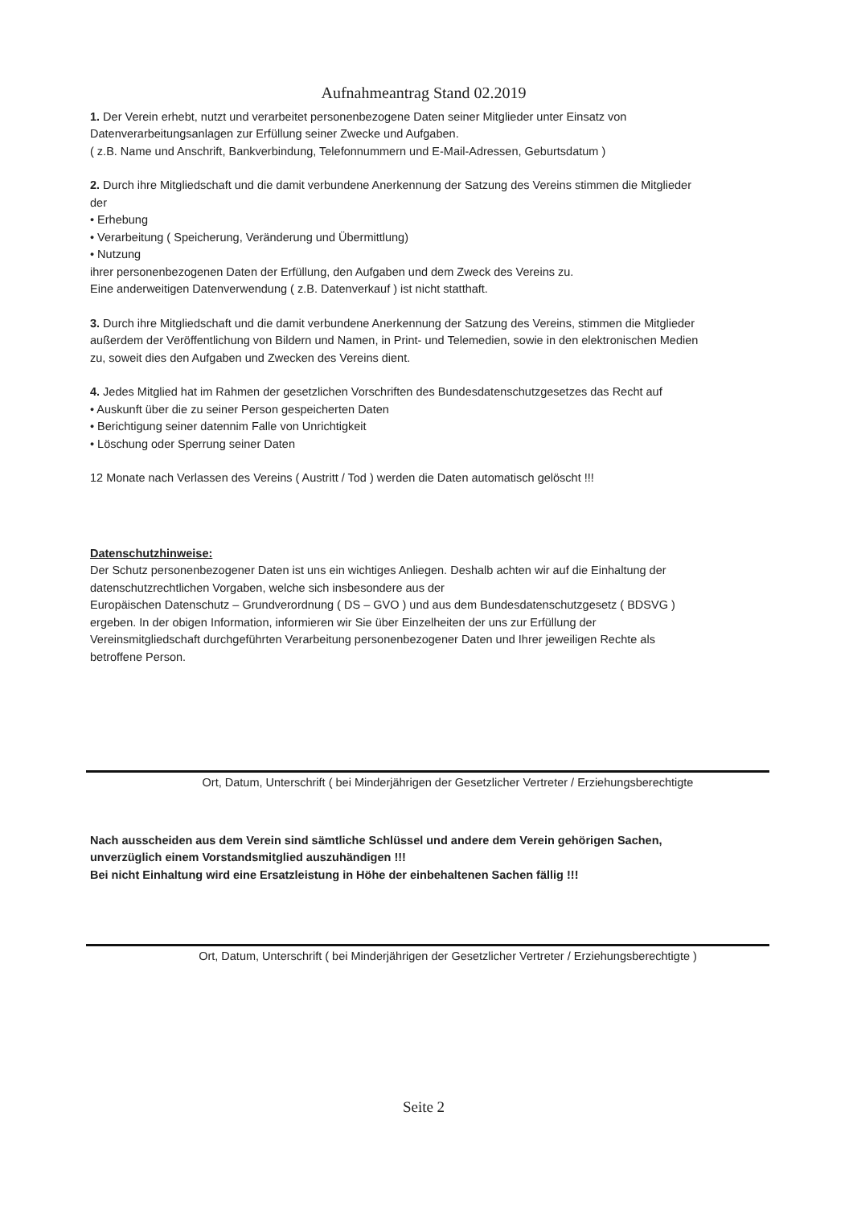Aufnahmeantrag Stand 02.2019
1. Der Verein erhebt, nutzt und verarbeitet personenbezogene Daten seiner Mitglieder unter Einsatz von Datenverarbeitungsanlagen zur Erfüllung seiner Zwecke und Aufgaben.
( z.B. Name und Anschrift, Bankverbindung, Telefonnummern und E-Mail-Adressen, Geburtsdatum )
2. Durch ihre Mitgliedschaft und die damit verbundene Anerkennung der Satzung des Vereins stimmen die Mitglieder der
• Erhebung
• Verarbeitung ( Speicherung, Veränderung und Übermittlung)
• Nutzung
ihrer personenbezogenen Daten der Erfüllung, den Aufgaben und dem Zweck des Vereins zu.
Eine anderweitigen Datenverwendung ( z.B. Datenverkauf ) ist nicht statthaft.
3. Durch ihre Mitgliedschaft und die damit verbundene Anerkennung der Satzung des Vereins, stimmen die Mitglieder außerdem der Veröffentlichung von Bildern und Namen, in Print- und Telemedien, sowie in den elektronischen Medien zu, soweit dies den Aufgaben und Zwecken des Vereins dient.
4. Jedes Mitglied hat im Rahmen der gesetzlichen Vorschriften des Bundesdatenschutzgesetzes das Recht auf
• Auskunft über die zu seiner Person gespeicherten Daten
• Berichtigung seiner datennim Falle von Unrichtigkeit
• Löschung oder Sperrung seiner Daten
12 Monate nach Verlassen des Vereins ( Austritt / Tod ) werden die Daten automatisch gelöscht !!!
Datenschutzhinweise:
Der Schutz personenbezogener Daten ist uns ein wichtiges Anliegen. Deshalb achten wir auf die Einhaltung der datenschutzrechtlichen Vorgaben, welche sich insbesondere aus der
Europäischen Datenschutz – Grundverordnung ( DS – GVO ) und aus dem Bundesdatenschutzgesetz ( BDSVG ) ergeben. In der obigen Information, informieren wir Sie über Einzelheiten der uns zur Erfüllung der Vereinsmitgliedschaft durchgeführten Verarbeitung personenbezogener Daten und Ihrer jeweiligen Rechte als betroffene Person.
Ort, Datum, Unterschrift ( bei Minderjährigen der Gesetzlicher Vertreter / Erziehungsberechtigte
Nach ausscheiden aus dem Verein sind sämtliche Schlüssel und andere dem Verein gehörigen Sachen, unverzüglich einem Vorstandsmitglied auszuhändigen !!!
Bei nicht Einhaltung wird eine Ersatzleistung in Höhe der einbehaltenen Sachen fällig !!!
Ort, Datum, Unterschrift ( bei Minderjährigen der Gesetzlicher Vertreter / Erziehungsberechtigte )
Seite 2